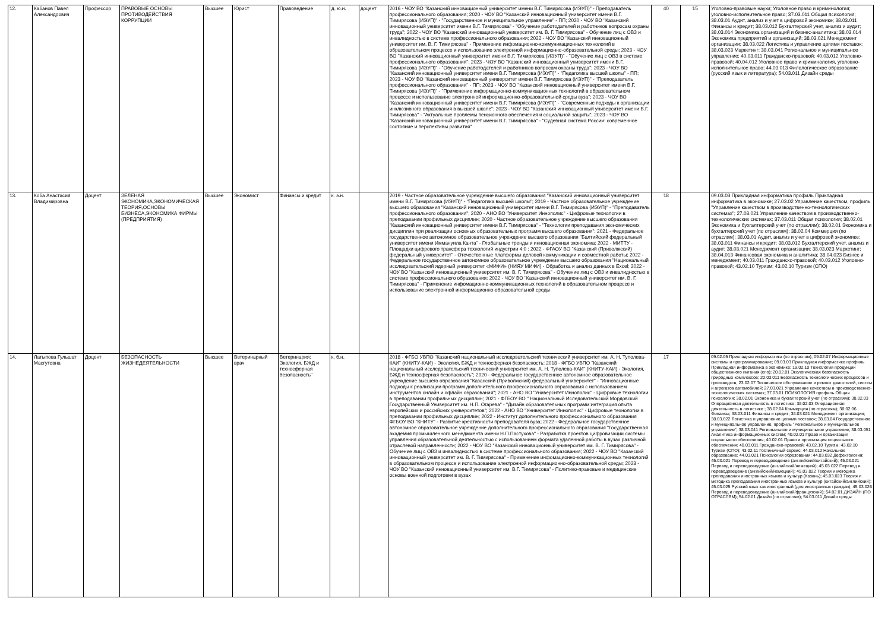| 12. | Кабанов Павел Александрович | Профессор | ПРАВОВЫЕ ОСНОВЫ ПРОТИВОДЕЙСТВИЯ КОРРУПЦИИ | Высшее | Юрист | Правоведение | д. ю.н. | доцент | 2016 - ЧОУ ВО "Казанский инновационный университет имени В.Г. Тимирясова (ИЭУП)" - Преподаватель профессионального образования; 2020 - ЧОУ ВО "Казанский инновационный университет имени В.Г. Тимирясова (ИЭУП)" - "Государственное и муниципальное управление" - ПП; 2020 - ЧОУ ВО "Казанский инновационный университет имени В.Г. Тимирясова" - "Обучение работодателей и работников вопросам охраны труда"; 2022 - ЧОУ ВО "Казанский инновационный университет им. В. Г. Тимирясова" - Обучение лиц с ОВЗ и инвалидностью в системе профессионального образования; 2022 - ЧОУ ВО "Казанский инновационный университет им. В. Г. Тимирясова" - Применение инфомационно-коммуникационных технологий в образовательном процессе и использование электронной информационно-образовательной среды; 2023 - ЧОУ ВО "Казанский инновационный университет имени В.Г. Тимирясова (ИЭУП)" - "Обучение лиц с ОВЗ в системе профессионального образования"; 2023 - ЧОУ ВО "Казанский инновационный университет имени В.Г. Тимирясова (ИЭУП)" - "Обучение работодателей и работников вопросам охраны труда"; 2023 - ЧОУ ВО "Казанский инновационный университет имени В.Г. Тимирясова (ИЭУП)" - "Педагогика высшей школы" - ПП; 2023 - ЧОУ ВО "Казанский инновационный университет имени В.Г. Тимирясова (ИЭУП)" - "Преподаватель профессионального образования" - ПП; 2023 - ЧОУ ВО "Казанский инновационный университет имени В.Г. Тимирясова (ИЭУП)" - "Применение информационно-коммуникационных технологий в образовательном процессе и использование электронной информационно-образовательной среды вуза"; 2023 - ЧОУ ВО "Казанский инновационный университет имени В.Г. Тимирясова (ИЭУП)" - "Современные подходы к организации инклюзивного образования в высшей школе"; 2023 - ЧОУ ВО "Казанский инновационный университет имени В.Г. Тимирясова" - "Актуальные проблемы пенсионного обеспечения и социальной защиты"; 2023 - ЧОУ ВО "Казанский инновационный университет имени В.Г. Тимирясова" - "Судебная система России: современное состояние и перспективы развития" | 40 | 15 | Уголовно-правовые науки; Уголовное право и криминология; уголовно-исполнительное право; 37.03.011 Общая психология; 38.03.01 Аудит, анализ и учет в цифровой экономике; 38.03.011 Финансы и кредит; 38.03.012 Бухгалтерский учет, анализ и аудит; 38.03.014 Экономика организаций и бизнес-аналитика; 38.03.014 Экономика предприятий и организаций; 38.03.021 Менеджмент организации; 38.03.022 Логистика и управление цепями поставок; 38.03.023 Маркетинг; 38.03.041 Региональное и муниципальное управление; 40.03.011 Гражданско-правовой; 40.03.012 Уголовно-правовой; 40.04.012 Уголовное право и криминология, уголовно-исполнительное право; 44.03.013 Филологическое образование (русский язык и литература); 54.03.011 Дизайн среды |
| 13. | Коба Анастасия Владимировна | Доцент | ЗЕЛЕНАЯ ЭКОНОМИКА,ЭКОНОМИЧЕСКАЯ ТЕОРИЯ,ОСНОВЫ БИЗНЕСА,ЭКОНОМИКА ФИРМЫ (ПРЕДПРИЯТИЯ) | Высшее | Экономист | Финансы и кредит | к. э.н. | | 2019 - Частное образовательное учреждение высшего образования "Казанский инновационный университет имени В.Г. Тимирясова (ИЭУП)" - "Педагогика высшей школы"; 2019 - Частное образовательное учреждение высшего образования "Казанский инновационный университет имени В.Г. Тимирясова (ИЭУП)" - "Преподаватель профессионального образования"; 2020 - АНО ВО "Университет Иннополис" - Цифровые технологии в преподавании профильных дисциплин; 2020 - Частное образовательное учреждение высшего образования "Казанский инновационный университет имени В.Г. Тимирясова" - "Технологии преподавания экономических дисциплин при реализации основных образовательных программ высшего образования"; 2021 - Федеральное государственное автономное образовательное учреждение высшего образования "Балтийский федеральный университет имени Иммануила Канта" - Глобальные тренды и инновационная экономика; 2022 - МИТТУ - Площадки цифрового трансфера технологий индустрии 4:0 ; 2022 - ФГАОУ ВО "Казанский (Приволжский) федеральный университет" - Отечественные платформы деловой коммуникации и совместной работы; 2022 - Федеральное государственное автономное образовательное учреждение высшего образования "Национальный исследовательский ядерный университет «МИФИ» (НИЯУ МИФИ) - Обработка и анализ данных в Excel; 2022 - ЧОУ ВО "Казанский инновационный университет им. В. Г. Тимирясова" - Обучение лиц с ОВЗ и инвалидностью в системе профессионального образования; 2022 - ЧОУ ВО "Казанский инновационный университет им. В. Г. Тимирясова" - Применение инфомационно-коммуникационных технологий в образовательном процессе и использование электронной информационно-образовательной среды | 18 | | 09.03.03 Прикладная информатика профиль Прикладная информатика в экономике; 27.03.02 Управление качеством, профиль "Управление качеством в производственно-технологических системах"; 27.03.021 Управление качеством в производственно-технологических системах; 37.03.011 Общая психология; 38.02.01 Экономика и бухгалтерский учет (по отраслям); 38.02.01 Экономика и бухгалтерский учет (по отраслям); 38.02.04 Коммерция (по отраслям); 38.03.01 Аудит, анализ и учет в цифровой экономике; 38.03.011 Финансы и кредит; 38.03.012 Бухгалтерский учет, анализ и аудит; 38.03.021 Менеджмент организации; 38.03.023 Маркетинг; 38.04.013 Финансовая экономика и аналитика; 38.04.023 Бизнес и менеджмент; 40.03.011 Гражданско-правовой; 40.03.012 Уголовно-правовой; 43.02.10 Туризм; 43.02.10 Туризм (СПО) |
| 14. | Латыпова Гульшат Масгутовна | Доцент | БЕЗОПАСНОСТЬ ЖИЗНЕДЕЯТЕЛЬНОСТИ | Высшее | Ветеринарный врач | Ветеринария; Экология, БЖД и техносферная безопасность" | к. б.н. | | 2018 - ФГБО УВПО "Казанский национальный исследовательский технический университет им. А. Н. Туполева-КАИ" (КНИТУ-КАИ) - Экология, БЖД и техносферная безопасность; 2018 - ФГБО УВПО "Казанский национальный исследовательский технический университет им. А. Н. Туполева-КАИ" (КНИТУ-КАИ) - Экология, БЖД и техносферная безопасность"; 2020 - Федеральное государственное автономное образовательное учреждение высшего образования "Казанский (Приволжский) федеральный университет" - "Инновационные подходы к реализации программ дополнительного профессионального образования с использованием инструментов онлайн и офлайн образования"; 2021 - АНО ВО "Университет Иннополис" - Цифровые технологии в преподавании профильных дисциплин; 2021 - ФГБОУ ВО " Национальный Иследовательский Мордовский Государственный Университет им. Н.П. Огарева" - "Дизайн образовательных программ:интеграция опыта европейских и российских университетов"; 2022 - АНО ВО "Университет Иннополис" - Цифровые технологии в преподавании профильных дисциплин; 2022 - Институт дополнительного профессионального образования ФГБОУ ВО "КНИТУ" - Развитие креативности преподавателя вуза; 2022 - Федеральное государственное автономное образовательное учреждение дополнительного профессионального образования "Государственная академия промышленного менеджмента имени Н.П.Пастухова" - Разработка проектов цифровизации системы управления образовательной деятельностью с использованием формата удаленной работы в вузах различной отраслевой направленности; 2022 - ЧОУ ВО "Казанский инновационный университет им. В. Г. Тимирясова" - Обучение лиц с ОВЗ и инвалидностью в системе профессионального образования; 2022 - ЧОУ ВО "Казанский инновационный университет им. В. Г. Тимирясова" - Применение инфомационно-коммуникационных технологий в образовательном процессе и использование электронной информационно-образовательной среды; 2023 - ЧОУ ВО "Казанский инновационный университет им. В.Г. Тимирясова" - Политико-правовые и медицинские основы военной подготовки в вузах | 17 | | 09.02.05 Прикладная информатика (по отраслям); 09.02.07 Информационные системы и программирование; 09.03.03 Прикладная информатика профиль Прикладная информатика в экономике; 19.02.10 Технология продукции общественного питания (спо); 20.02.01 Экологическая безопасность природных комплексов; 20.03.011 Безопасность технологических процессов и производств; 23.02.07 Техническое обслуживание и ремонт двигателей, систем и агрегатов автомобилей; 27.03.021 Управление качеством в производственно-технологических системах; 37.03.01 ПСИХОЛОГИЯ профиль Общая психология; 38.02.01 Экономика и бухгалтерский учет (по отраслям); 38.02.03 Операционная деятельность в логистике; 38.02.03 Операционная деятельность в логистике ; 38.02.04 Коммерция (по отраслям); 38.02.06 Финансы; 38.03.011 Финансы и кредит; 38.03.021 Менеджмент организации; 38.03.022 Логистика и управление цепями поставок; 38.03.04 Государственное и муниципальное управление, профиль "Региональное и муниципальное управление"; 38.03.041 Региональное и муниципальное управление; 38.03.051 Аналитика информационных систем; 40.02.01 Право и организация социального обеспечения; 40.02.01 Право и организация социального обеспечения; 40.03.011 Гражданско-правовой; 43.02.10 Туризм; 43.02.10 Туризм (СПО); 43.02.11 Гостиничный сервис; 44.03.012 Начальное образование; 44.03.021 Психология образования; 44.03.032 Дефектология; 45.03.021 Перевод и переводоведение (английский/китайский); 45.03.021 Перевод и переводоведение (английский/немецкий); 45.03.022 Перевод и переводоведение (английский/немецкий); 45.03.022 Теория и методика преподавания иностранных языков и культур (Казань); 45.03.023 Теория и методика преподавания иностранных языков и культур (китайский/английский); 45.03.025 Русский язык как иностранный (для иностранных граждан); 45.03.026 Перевод и переводоведение (английский/французский); 54.02.01 ДИЗАЙН (ПО ОТРАСЛЯМ); 54.02.01 Дизайн (по отраслям); 54.03.011 Дизайн среды |